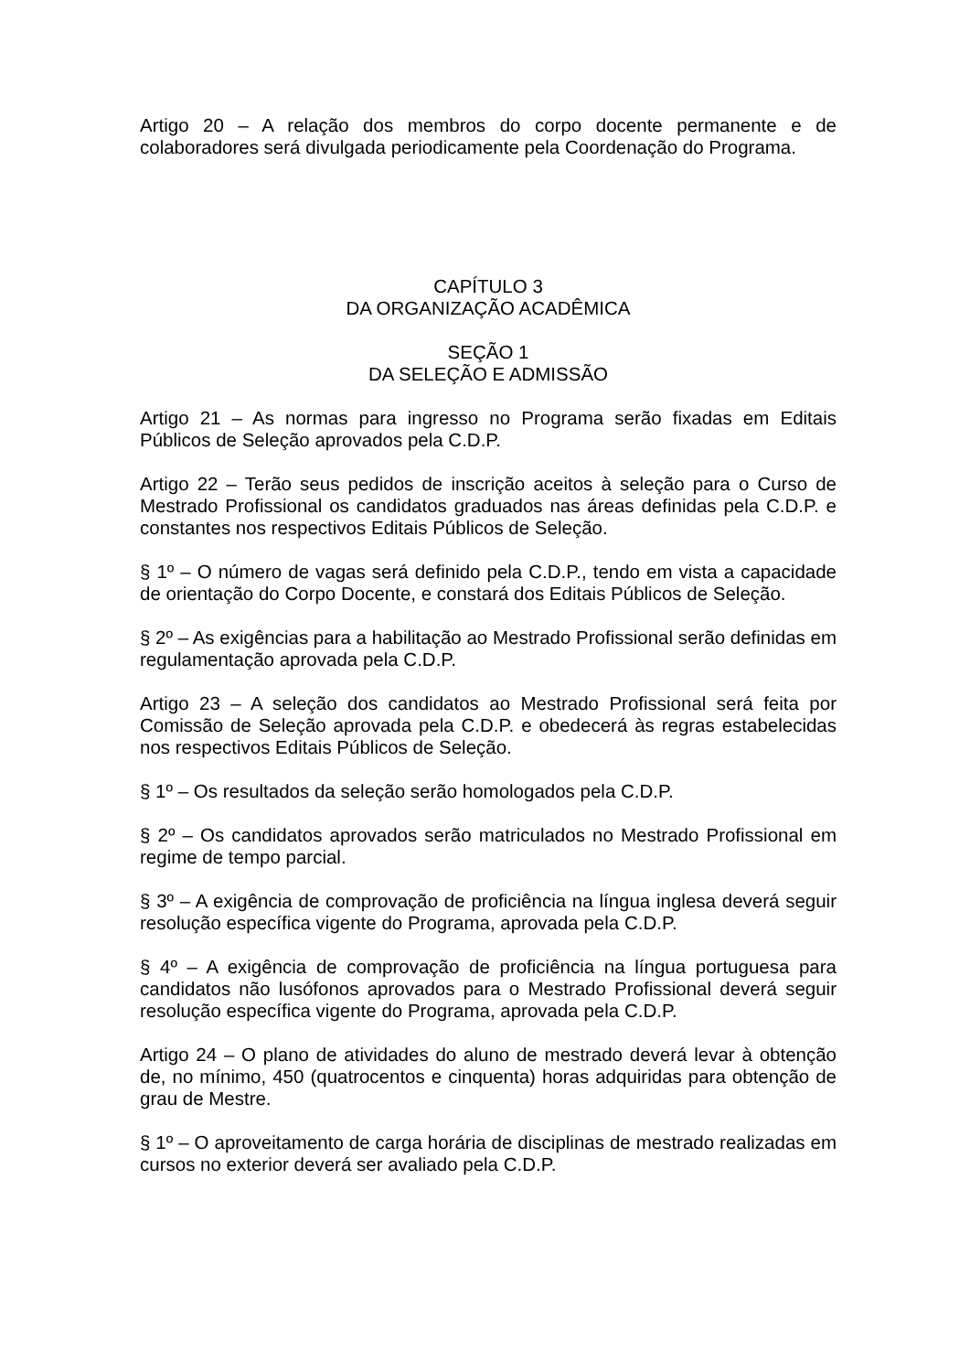Artigo 20 – A relação dos membros do corpo docente permanente e de colaboradores será divulgada periodicamente pela Coordenação do Programa.
CAPÍTULO 3
DA ORGANIZAÇÃO ACADÊMICA
SEÇÃO 1
DA SELEÇÃO E ADMISSÃO
Artigo 21 – As normas para ingresso no Programa serão fixadas em Editais Públicos de Seleção aprovados pela C.D.P.
Artigo 22 – Terão seus pedidos de inscrição aceitos à seleção para o Curso de Mestrado Profissional os candidatos graduados nas áreas definidas pela C.D.P. e constantes nos respectivos Editais Públicos de Seleção.
§ 1º – O número de vagas será definido pela C.D.P., tendo em vista a capacidade de orientação do Corpo Docente, e constará dos Editais Públicos de Seleção.
§ 2º – As exigências para a habilitação ao Mestrado Profissional serão definidas em regulamentação aprovada pela C.D.P.
Artigo 23 – A seleção dos candidatos ao Mestrado Profissional será feita por Comissão de Seleção aprovada pela C.D.P. e obedecerá às regras estabelecidas nos respectivos Editais Públicos de Seleção.
§ 1º – Os resultados da seleção serão homologados pela C.D.P.
§ 2º – Os candidatos aprovados serão matriculados no Mestrado Profissional em regime de tempo parcial.
§ 3º – A exigência de comprovação de proficiência na língua inglesa deverá seguir resolução específica vigente do Programa, aprovada pela C.D.P.
§ 4º – A exigência de comprovação de proficiência na língua portuguesa para candidatos não lusófonos aprovados para o Mestrado Profissional deverá seguir resolução específica vigente do Programa, aprovada pela C.D.P.
Artigo 24 – O plano de atividades do aluno de mestrado deverá levar à obtenção de, no mínimo, 450 (quatrocentos e cinquenta) horas adquiridas para obtenção de grau de Mestre.
§ 1º – O aproveitamento de carga horária de disciplinas de mestrado realizadas em cursos no exterior deverá ser avaliado pela C.D.P.